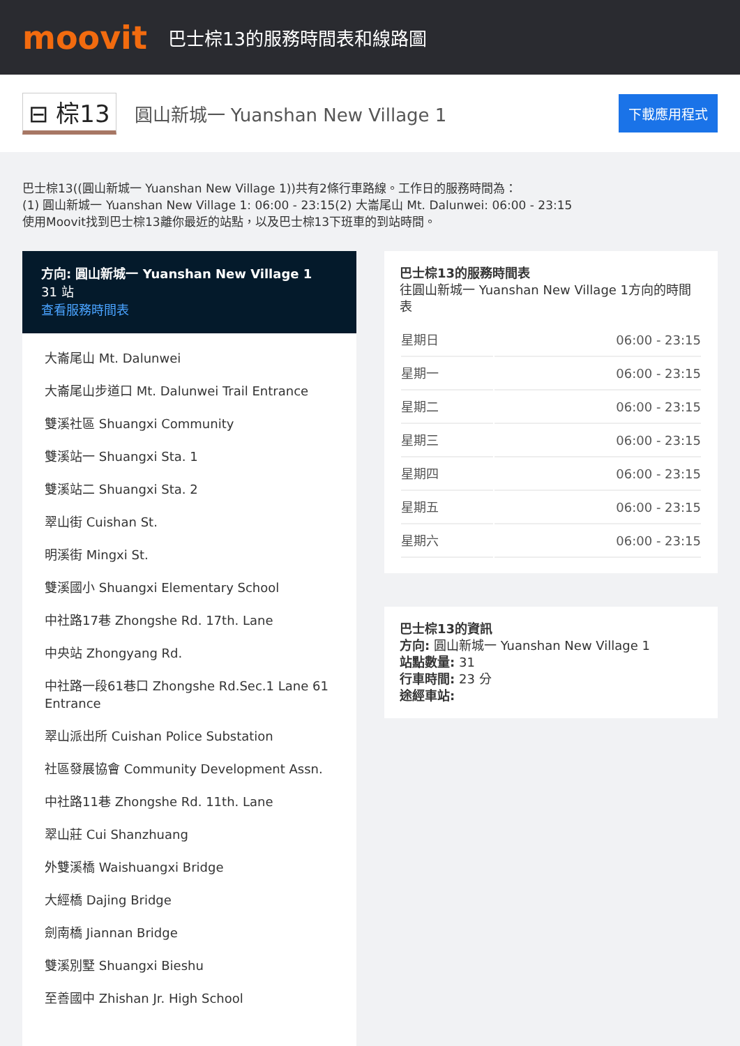moovit
巴士棕13的服務時間表和線路圖
⊟ 棕13
圓山新城一 Yuanshan New Village 1
下載應用程式
巴士棕13((圓山新城一 Yuanshan New Village 1))共有2條行車路線。工作日的服務時間為：
(1) 圓山新城一 Yuanshan New Village 1: 06:00 - 23:15(2) 大崙尾山 Mt. Dalunwei: 06:00 - 23:15
使用Moovit找到巴士棕13離你最近的站點，以及巴士棕13下班車的到站時間。
方向: 圓山新城一 Yuanshan New Village 1
31 站
查看服務時間表
大崙尾山 Mt. Dalunwei
大崙尾山步道口 Mt. Dalunwei Trail Entrance
雙溪社區 Shuangxi Community
雙溪站一 Shuangxi Sta. 1
雙溪站二 Shuangxi Sta. 2
翠山街 Cuishan St.
明溪街 Mingxi St.
雙溪國小 Shuangxi Elementary School
中社路17巷 Zhongshe Rd. 17th. Lane
中央站 Zhongyang Rd.
中社路一段61巷口 Zhongshe Rd.Sec.1 Lane 61 Entrance
翠山派出所 Cuishan Police Substation
社區發展協會 Community Development Assn.
中社路11巷 Zhongshe Rd. 11th. Lane
翠山莊 Cui Shanzhuang
外雙溪橋 Waishuangxi Bridge
大經橋 Dajing Bridge
劍南橋 Jiannan Bridge
雙溪別墅 Shuangxi Bieshu
至善國中 Zhishan Jr. High School
巴士棕13的服務時間表
往圓山新城一 Yuanshan New Village 1方向的時間表
| 星期日 | 06:00 - 23:15 |
| 星期一 | 06:00 - 23:15 |
| 星期二 | 06:00 - 23:15 |
| 星期三 | 06:00 - 23:15 |
| 星期四 | 06:00 - 23:15 |
| 星期五 | 06:00 - 23:15 |
| 星期六 | 06:00 - 23:15 |
巴士棕13的資訊
方向: 圓山新城一 Yuanshan New Village 1
站點數量: 31
行車時間: 23 分
途經車站: